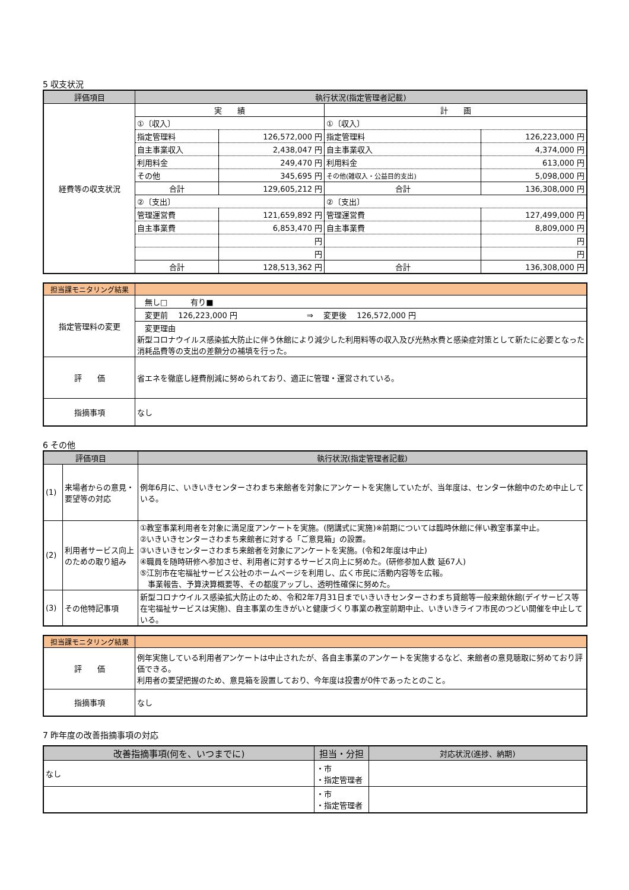5 収支状況
| 評価項目 | 執行状況(指定管理者記載) | | | |
| --- | --- | --- | --- | --- |
| 経費等の収支状況 | 実 績 | | 計 画 | |
| | ①〔収入〕 | | ①〔収入〕 | |
| | 指定管理料 | 126,572,000 円 | 指定管理料 | 126,223,000 円 |
| | 自主事業収入 | 2,438,047 円 | 自主事業収入 | 4,374,000 円 |
| | 利用料金 | 249,470 円 | 利用料金 | 613,000 円 |
| | その他 | 345,695 円 | その他(雑収入・公益目的支出) | 5,098,000 円 |
| | 合計 | 129,605,212 円 | 合計 | 136,308,000 円 |
| | ②〔支出〕 | | ②〔支出〕 | |
| | 管理運営費 | 121,659,892 円 | 管理運営費 | 127,499,000 円 |
| | 自主事業費 | 6,853,470 円 | 自主事業費 | 8,809,000 円 |
| | | 円 | | 円 |
| | | 円 | | 円 |
| | 合計 | 128,513,362 円 | 合計 | 136,308,000 円 |
| 担当課モニタリング結果 | |
| --- | --- |
| 指定管理料の変更 | 無し□ 有り■ |
| | 変更前 126,223,000 円 ⇒ 変更後 126,572,000 円 |
| | 変更理由 新型コロナウイルス感染拡大防止に伴う休館により減少した利用料等の収入及び光熱水費と感染症対策として新たに必要となった消耗品費等の支出の差額分の補填を行った。 |
| 評 価 | 省エネを徹底し経費削減に努められており、適正に管理・運営されている。 |
| 指摘事項 | なし |
6 その他
| 評価項目 | | 執行状況(指定管理者記載) |
| --- | --- | --- |
| (1) | 来場者からの意見・要望等の対応 | 例年6月に、いきいきセンターさわまち来館者を対象にアンケートを実施していたが、当年度は、センター休館中のため中止している。 |
| (2) | 利用者サービス向上のための取り組み | ①教室事業利用者を対象に満足度アンケートを実施。(閉講式に実施)※前期については臨時休館に伴い教室事業中止。 ②いきいきセンターさわまち来館者に対する「ご意見箱」の設置。 ③いきいきセンターさわまち来館者を対象にアンケートを実施。(令和2年度は中止) ④職員を随時研修へ参加させ、利用者に対するサービス向上に努めた。(研修参加人数 延67人) ⑤江別市在宅福祉サービス公社のホームページを利用し、広く市民に活動内容等を広報。 事業報告、予算決算概要等、その都度アップし、透明性確保に努めた。 |
| (3) | その他特記事項 | 新型コロナウイルス感染拡大防止のため、令和2年7月31日までいきいきセンターさわまち貸館等一般来館休館(デイサービス等在宅福祉サービスは実施)、自主事業の生きがいと健康づくり事業の教室前期中止、いきいきライフ市民のつどい開催を中止している。 |
| 担当課モニタリング結果 | |
| --- | --- |
| 評 価 | 例年実施している利用者アンケートは中止されたが、各自主事業のアンケートを実施するなど、来館者の意見聴取に努めており評価できる。 利用者の要望把握のため、意見箱を設置しており、今年度は投書が0件であったとのこと。 |
| 指摘事項 | なし |
7 昨年度の改善指摘事項の対応
| 改善指摘事項(何を、いつまでに) | 担当・分担 | 対応状況(進捗、納期) |
| --- | --- | --- |
| なし | ・市 ・指定管理者 | |
| | ・市 ・指定管理者 | |